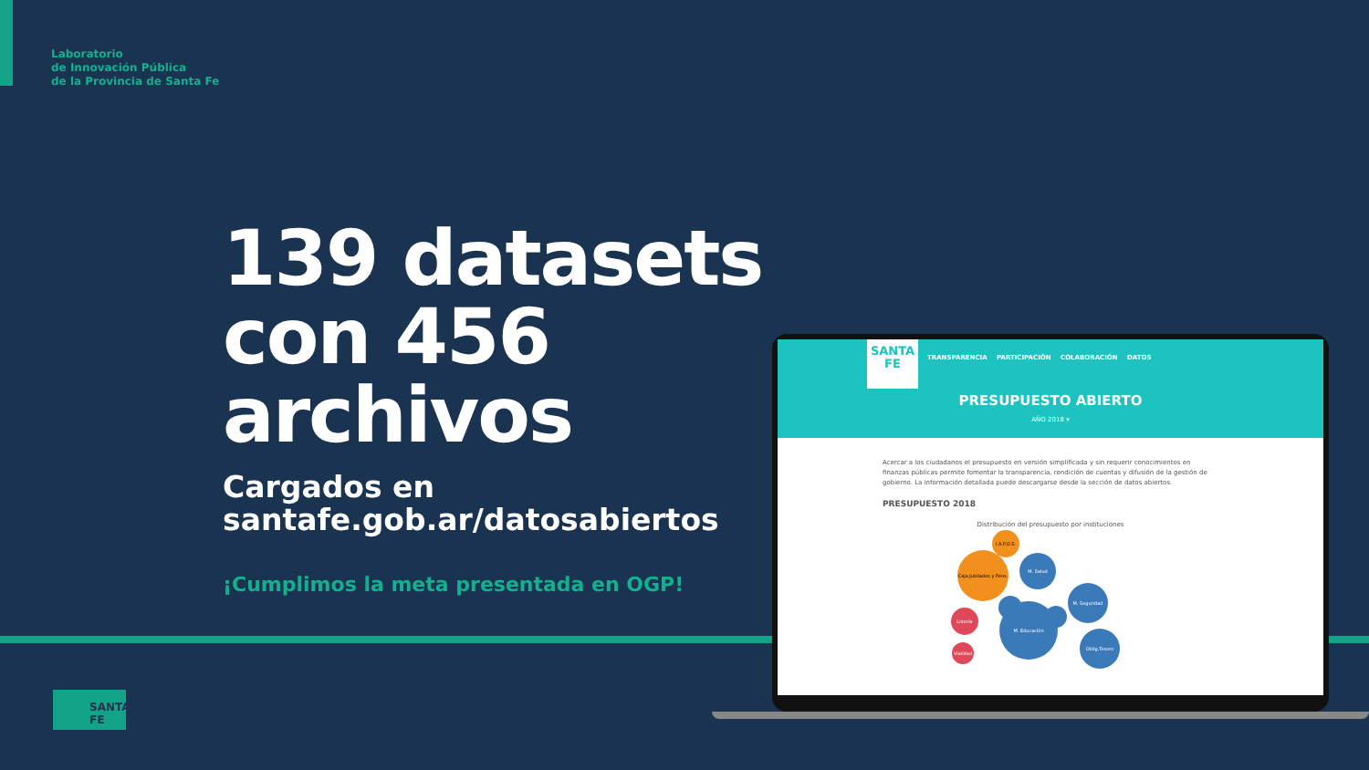Laboratorio
de Innovación Pública
de la Provincia de Santa Fe
139 datasets
con 456
archivos
Cargados en
santafe.gob.ar/datosabiertos
¡Cumplimos la meta presentada en OGP!
SANTA
FE
TRANSPARENCIA PARTICIPACIÓN COLABORACIÓN DATOS
PRESUPUESTO ABIERTO
AÑO 2018 ▾
Acercar a los ciudadanos el presupuesto en versión simplificada y sin requerir conocimientos en finanzas públicas permite fomentar la transparencia, rendición de cuentas y difusión de la gestión de gobierno. La información detallada puede descargarse desde la sección de datos abiertos.
PRESUPUESTO 2018
Distribución del presupuesto por instituciones
M. Educación
Caja Jubilados y Pens.
I.A.P.O.S.
M. Salud
M. Seguridad
Oblig.Tesoro
Lotería
Vialidad
SANTA FE